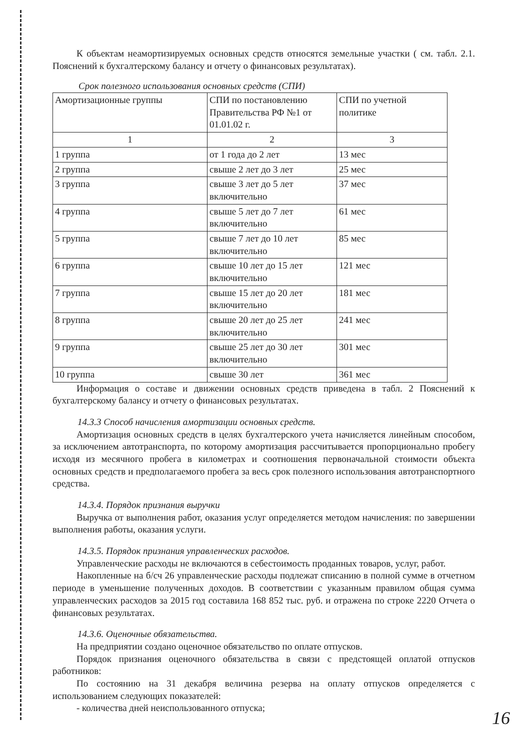К объектам неамортизируемых основных средств относятся земельные участки ( см. табл. 2.1. Пояснений к бухгалтерскому балансу и отчету о финансовых результатах).
Срок полезного использования основных средств (СПИ)
| Амортизационные группы | СПИ по постановлению Правительства РФ №1 от 01.01.02 г. | СПИ по учетной политике |
| 1 | 2 | 3 |
| 1 группа | от 1 года до 2 лет | 13 мес |
| 2 группа | свыше 2 лет до 3 лет | 25 мес |
| 3 группа | свыше 3 лет до 5 лет включительно | 37 мес |
| 4 группа | свыше 5 лет до 7 лет включительно | 61 мес |
| 5 группа | свыше 7 лет до 10 лет включительно | 85 мес |
| 6 группа | свыше 10 лет до 15 лет включительно | 121 мес |
| 7 группа | свыше 15 лет до 20 лет включительно | 181 мес |
| 8 группа | свыше 20 лет до 25 лет включительно | 241 мес |
| 9 группа | свыше 25 лет до 30 лет включительно | 301 мес |
| 10 группа | свыше 30 лет | 361 мес |
Информация о составе и движении основных средств приведена в табл. 2 Пояснений к бухгалтерскому балансу и отчету о финансовых результатах.
14.3.3 Способ начисления амортизации основных средств.
Амортизация основных средств в целях бухгалтерского учета начисляется линейным способом, за исключением автотранспорта, по которому амортизация рассчитывается пропорционально пробегу исходя из месячного пробега в километрах и соотношения первоначальной стоимости объекта основных средств и предполагаемого пробега за весь срок полезного использования автотранспортного средства.
14.3.4. Порядок признания выручки
Выручка от выполнения работ, оказания услуг определяется методом начисления: по завершении выполнения работы, оказания услуги.
14.3.5. Порядок признания управленческих расходов.
Управленческие расходы не включаются в себестоимость проданных товаров, услуг, работ.
Накопленные на б/сч 26 управленческие расходы подлежат списанию в полной сумме в отчетном периоде в уменьшение полученных доходов. В соответствии с указанным правилом общая сумма управленческих расходов за 2015 год составила 168 852 тыс. руб. и отражена по строке 2220 Отчета о финансовых результатах.
14.3.6. Оценочные обязательства.
На предприятии создано оценочное обязательство по оплате отпусков.
Порядок признания оценочного обязательства в связи с предстоящей оплатой отпусков работников:
По состоянию на 31 декабря величина резерва на оплату отпусков определяется с использованием следующих показателей:
- количества дней неиспользованного отпуска;
16